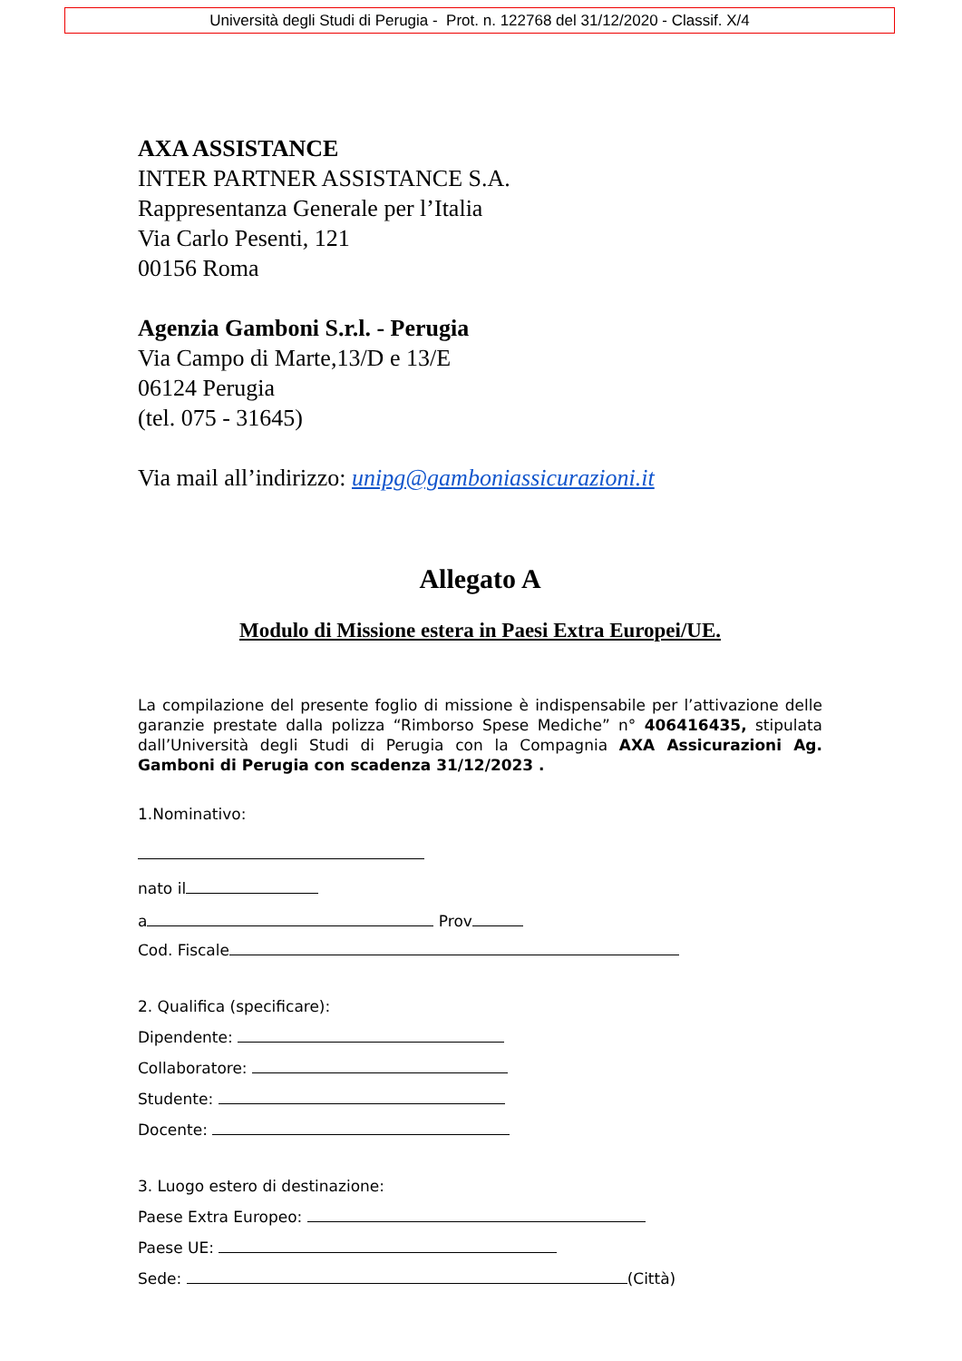Università degli Studi di Perugia - Prot. n. 122768 del 31/12/2020 - Classif. X/4
AXA ASSISTANCE
INTER PARTNER ASSISTANCE S.A.
Rappresentanza Generale per l’Italia
Via Carlo Pesenti, 121
00156 Roma
Agenzia Gamboni S.r.l. - Perugia
Via Campo di Marte,13/D e 13/E
06124 Perugia
(tel. 075 - 31645)
Via mail all’indirizzo: unipg@gamboniassicurazioni.it
Allegato A
Modulo di Missione estera in Paesi Extra Europei/UE.
La compilazione del presente foglio di missione è indispensabile per l’attivazione delle garanzie prestate dalla polizza “Rimborso Spese Mediche” n° 406416435, stipulata dall’Università degli Studi di Perugia con la Compagnia AXA Assicurazioni Ag. Gamboni di Perugia con scadenza 31/12/2023 .
1.Nominativo:
nato il
a Prov
Cod. Fiscale
2. Qualifica (specificare):
Dipendente:
Collaboratore:
Studente:
Docente:
3. Luogo estero di destinazione:
Paese Extra Europeo:
Paese UE:
Sede: (Città)